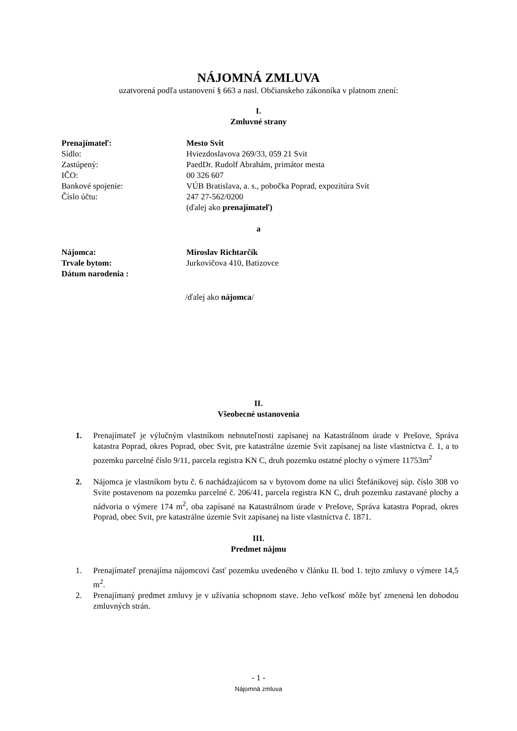NÁJOMNÁ ZMLUVA
uzatvorená podľa ustanovení § 663 a nasl. Občianskeho zákonníka v platnom znení:
I.
Zmluvné strany
| Prenajímateľ: | Mesto Svit |
| Sídlo: | Hviezdoslavova 269/33, 059 21 Svit |
| Zastúpený: | PaedDr. Rudolf Abrahám, primátor mesta |
| IČO: | 00 326 607 |
| Bankové spojenie: | VÚB Bratislava, a. s., pobočka Poprad, expozitúra Svit |
| Číslo účtu: | 247 27-562/0200 |
| | (ďalej ako prenajímateľ) |
a
| Nájomca: | Miroslav Richtarčík |
| Trvale bytom: | Jurkovičova 410, Batizovce |
| Dátum narodenia : | |
/ďalej ako nájomca/
II.
Všeobecné ustanovenia
1. Prenajímateľ je výlučným vlastníkom nehnuteľnosti zapísanej na Katastrálnom úrade v Prešove, Správa katastra Poprad, okres Poprad, obec Svit, pre katastrálne územie Svit zapísanej na liste vlastníctva č. 1, a to pozemku parcelné číslo 9/11, parcela registra KN C, druh pozemku ostatné plochy o výmere 11753m<sup>2</sup>
2. Nájomca je vlastníkom bytu č. 6 nachádzajúcom sa v bytovom dome na ulici Štefánikovej súp. číslo 308 vo Svite postavenom na pozemku parcelné č. 206/41, parcela registra KN C, druh pozemku zastavané plochy a nádvoria o výmere 174 m<sup>2</sup>, oba zapísané na Katastrálnom úrade v Prešove, Správa katastra Poprad, okres Poprad, obec Svit, pre katastrálne územie Svit zapísanej na liste vlastníctva č. 1871.
III.
Predmet nájmu
1. Prenajímateľ prenajíma nájomcovi časť pozemku uvedeného v článku II. bod 1. tejto zmluvy o výmere 14,5 m<sup>2</sup>.
2. Prenajímaný predmet zmluvy je v užívania schopnom stave. Jeho veľkosť môže byť zmenená len dohodou zmluvných strán.
- 1 -
Nájomná zmluva